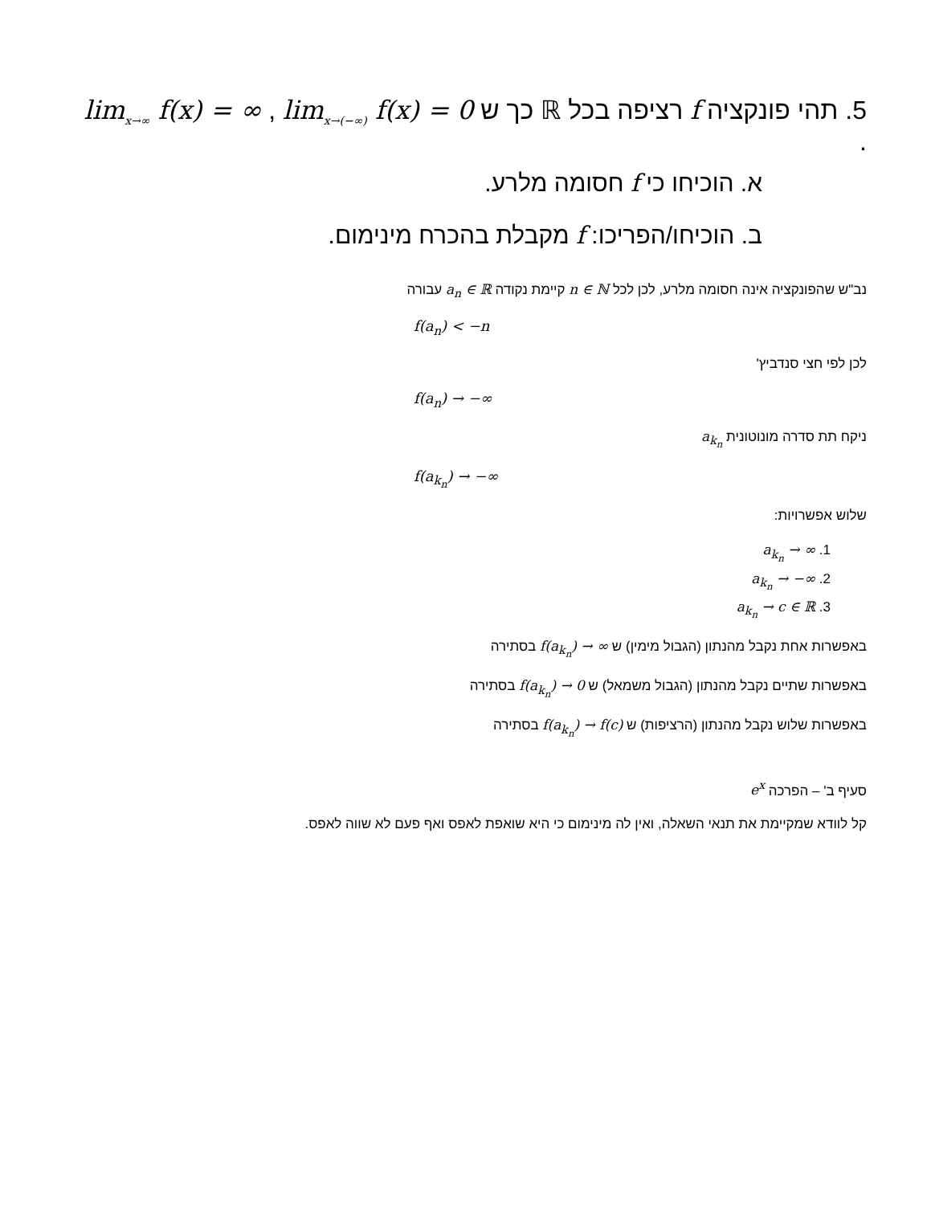5. תהי פונקציה f רציפה בכל ℝ כך ש lim<sub>x→∞</sub> f(x) = ∞ , lim<sub>x→(−∞)</sub> f(x) = 0 .
א. הוכיחו כי f חסומה מלרע.
ב. הוכיחו/הפריכו: f מקבלת בהכרח מינימום.
נב"ש שהפונקציה אינה חסומה מלרע, לכן לכל n ∈ ℕ קיימת נקודה a<sub>n</sub> ∈ ℝ עבורה
f(a<sub>n</sub>) < −n
לכן לפי חצי סנדביץ'
f(a<sub>n</sub>) → −∞
ניקח תת סדרה מונוטונית a<sub>k<sub>n</sub></sub>
f(a<sub>k<sub>n</sub></sub>) → −∞
שלוש אפשרויות:
1. a<sub>k<sub>n</sub></sub> → ∞
2. a<sub>k<sub>n</sub></sub> → −∞
3. a<sub>k<sub>n</sub></sub> → c ∈ ℝ
באפשרות אחת נקבל מהנתון (הגבול מימין) ש f(a<sub>k<sub>n</sub></sub>) → ∞ בסתירה
באפשרות שתיים נקבל מהנתון (הגבול משמאל) ש f(a<sub>k<sub>n</sub></sub>) → 0 בסתירה
באפשרות שלוש נקבל מהנתון (הרציפות) ש f(a<sub>k<sub>n</sub></sub>) → f(c) בסתירה
סעיף ב' – הפרכה e<sup>x</sup>
קל לוודא שמקיימת את תנאי השאלה, ואין לה מינימום כי היא שואפת לאפס ואף פעם לא שווה לאפס.